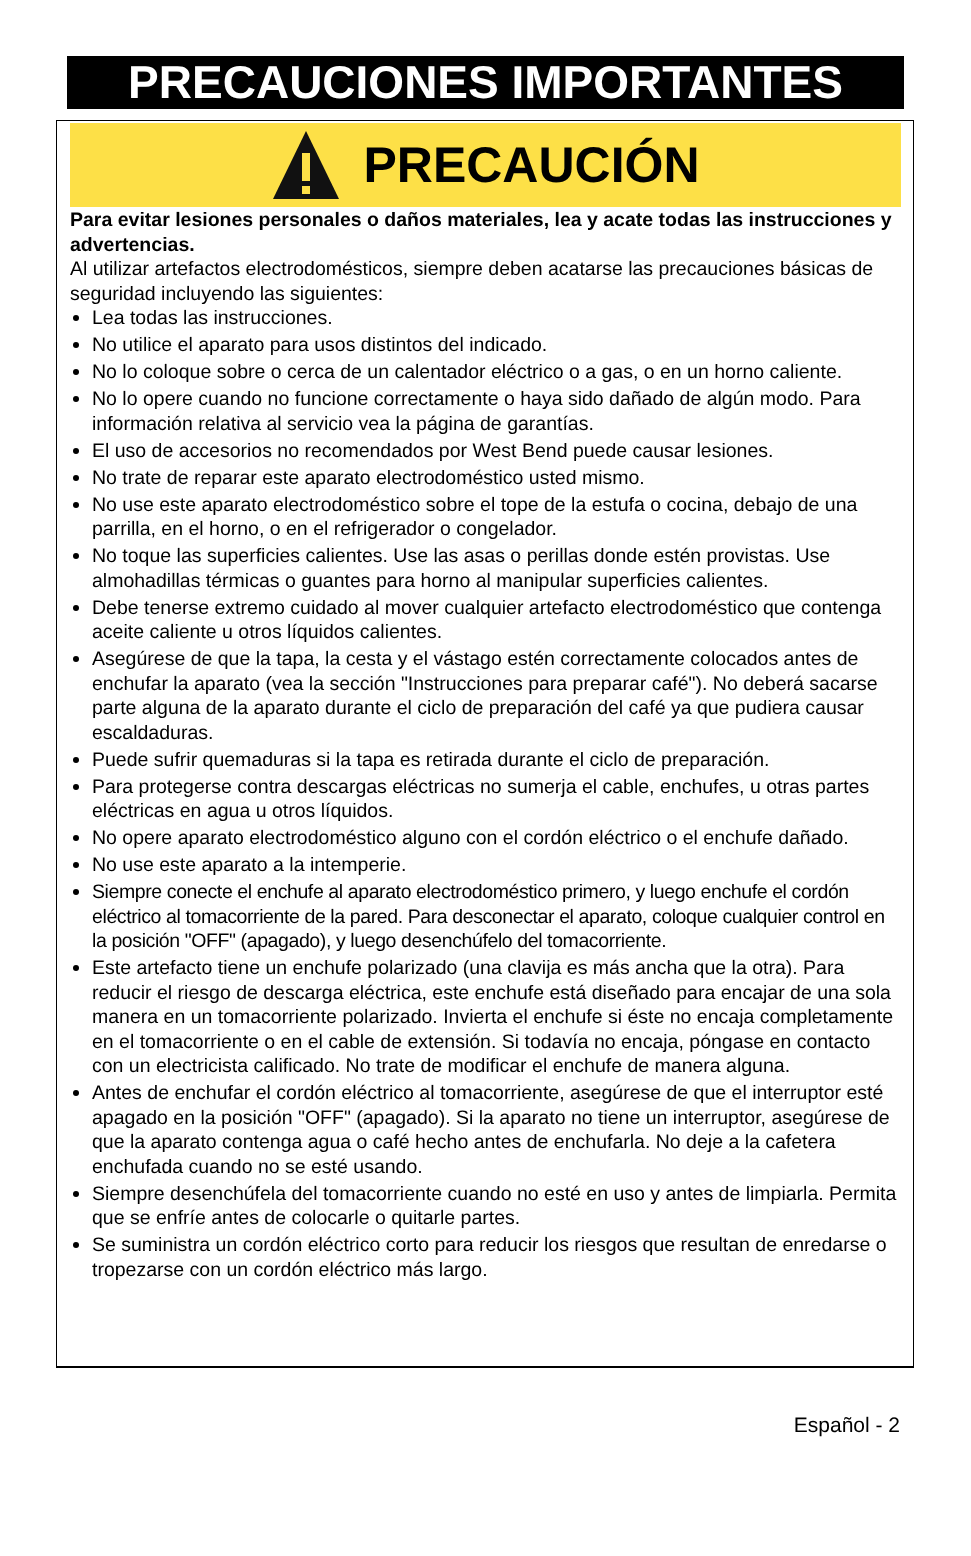PRECAUCIONES IMPORTANTES
PRECAUCIÓN
Para evitar lesiones personales o daños materiales, lea y acate todas las instrucciones y advertencias.
Al utilizar artefactos electrodomésticos, siempre deben acatarse las precauciones básicas de seguridad incluyendo las siguientes:
Lea todas las instrucciones.
No utilice el aparato para usos distintos del indicado.
No lo coloque sobre o cerca de un calentador eléctrico o a gas, o en un horno caliente.
No lo opere cuando no funcione correctamente o haya sido dañado de algún modo. Para información relativa al servicio vea la página de garantías.
El uso de accesorios no recomendados por West Bend puede causar lesiones.
No trate de reparar este aparato electrodoméstico usted mismo.
No use este aparato electrodoméstico sobre el tope de la estufa o cocina, debajo de una parrilla, en el horno, o en el refrigerador o congelador.
No toque las superficies calientes. Use las asas o perillas donde estén provistas. Use almohadillas térmicas o guantes para horno al manipular superficies calientes.
Debe tenerse extremo cuidado al mover cualquier artefacto electrodoméstico que contenga aceite caliente u otros líquidos calientes.
Asegúrese de que la tapa, la cesta y el vástago estén correctamente colocados antes de enchufar la aparato (vea la sección "Instrucciones para preparar café"). No deberá sacarse parte alguna de la aparato durante el ciclo de preparación del café ya que pudiera causar escaldaduras.
Puede sufrir quemaduras si la tapa es retirada durante el ciclo de preparación.
Para protegerse contra descargas eléctricas no sumerja el cable, enchufes, u otras partes eléctricas en agua u otros líquidos.
No opere aparato electrodoméstico alguno con el cordón eléctrico o el enchufe dañado.
No use este aparato a la intemperie.
Siempre conecte el enchufe al aparato electrodoméstico primero, y luego enchufe el cordón eléctrico al tomacorriente de la pared. Para desconectar el aparato, coloque cualquier control en la posición "OFF" (apagado), y luego desenchúfelo del tomacorriente.
Este artefacto tiene un enchufe polarizado (una clavija es más ancha que la otra). Para reducir el riesgo de descarga eléctrica, este enchufe está diseñado para encajar de una sola manera en un tomacorriente polarizado. Invierta el enchufe si éste no encaja completamente en el tomacorriente o en el cable de extensión. Si todavía no encaja, póngase en contacto con un electricista calificado. No trate de modificar el enchufe de manera alguna.
Antes de enchufar el cordón eléctrico al tomacorriente, asegúrese de que el interruptor esté apagado en la posición "OFF" (apagado). Si la aparato no tiene un interruptor, asegúrese de que la aparato contenga agua o café hecho antes de enchufarla. No deje a la cafetera enchufada cuando no se esté usando.
Siempre desenchúfela del tomacorriente cuando no esté en uso y antes de limpiarla. Permita que se enfríe antes de colocarle o quitarle partes.
Se suministra un cordón eléctrico corto para reducir los riesgos que resultan de enredarse o tropezarse con un cordón eléctrico más largo.
Español - 2